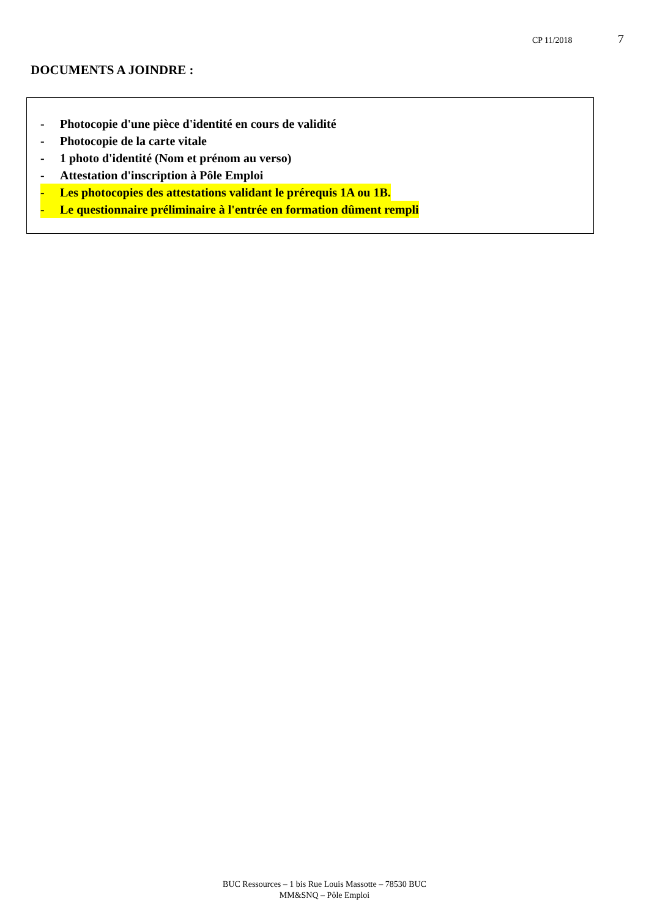CP 11/2018 7
DOCUMENTS A JOINDRE :
- Photocopie d'une pièce d'identité en cours de validité
- Photocopie de la carte vitale
- 1 photo d'identité (Nom et prénom au verso)
- Attestation d'inscription à Pôle Emploi
- Les photocopies des attestations validant le prérequis 1A ou 1B.
- Le questionnaire préliminaire à l'entrée en formation dûment rempli
BUC Ressources – 1 bis Rue Louis Massotte – 78530 BUC
MM&SNQ – Pôle Emploi